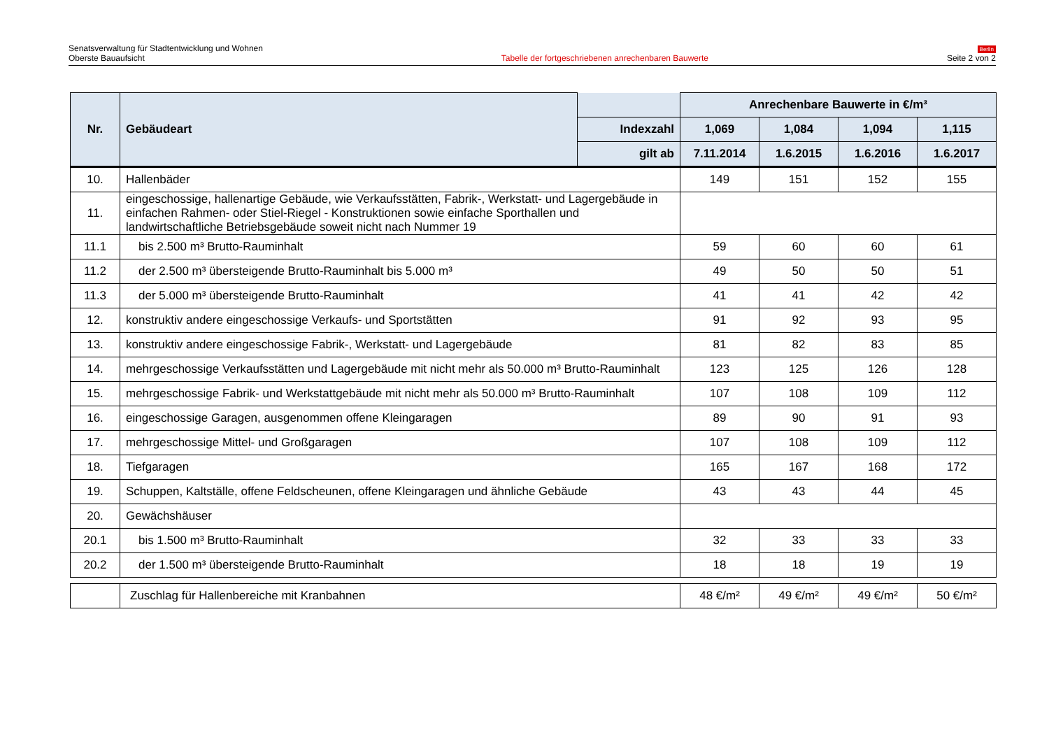Senatsverwaltung für Stadtentwicklung und Wohnen
Oberste Bauaufsicht
Tabelle der fortgeschriebenen anrechenbaren Bauwerte
Berlin
Seite 2 von 2
| Nr. | Gebäudeart | | Anrechenbare Bauwerte in €/m³ | | | |
| --- | --- | --- | --- | --- | --- | --- |
| | | Indexzahl | 1,069 | 1,084 | 1,094 | 1,115 |
| | | gilt ab | 7.11.2014 | 1.6.2015 | 1.6.2016 | 1.6.2017 |
| 10. | Hallenbäder | | 149 | 151 | 152 | 155 |
| 11. | eingeschossige, hallenartige Gebäude, wie Verkaufsstätten, Fabrik-, Werkstatt- und Lagergebäude in einfachen Rahmen- oder Stiel-Riegel - Konstruktionen sowie einfache Sporthallen und landwirtschaftliche Betriebsgebäude soweit nicht nach Nummer 19 | | | | | |
| 11.1 | bis 2.500 m³ Brutto-Rauminhalt | | 59 | 60 | 60 | 61 |
| 11.2 | der 2.500 m³ übersteigende Brutto-Rauminhalt bis 5.000 m³ | | 49 | 50 | 50 | 51 |
| 11.3 | der 5.000 m³ übersteigende Brutto-Rauminhalt | | 41 | 41 | 42 | 42 |
| 12. | konstruktiv andere eingeschossige Verkaufs- und Sportstätten | | 91 | 92 | 93 | 95 |
| 13. | konstruktiv andere eingeschossige Fabrik-, Werkstatt- und Lagergebäude | | 81 | 82 | 83 | 85 |
| 14. | mehrgeschossige Verkaufsstätten und Lagergebäude mit nicht mehr als 50.000 m³ Brutto-Rauminhalt | | 123 | 125 | 126 | 128 |
| 15. | mehrgeschossige Fabrik- und Werkstattgebäude mit nicht mehr als 50.000 m³ Brutto-Rauminhalt | | 107 | 108 | 109 | 112 |
| 16. | eingeschossige Garagen, ausgenommen offene Kleingaragen | | 89 | 90 | 91 | 93 |
| 17. | mehrgeschossige Mittel- und Großgaragen | | 107 | 108 | 109 | 112 |
| 18. | Tiefgaragen | | 165 | 167 | 168 | 172 |
| 19. | Schuppen, Kaltställe, offene Feldscheunen, offene Kleingaragen und ähnliche Gebäude | | 43 | 43 | 44 | 45 |
| 20. | Gewächshäuser | | | | | |
| 20.1 | bis 1.500 m³ Brutto-Rauminhalt | | 32 | 33 | 33 | 33 |
| 20.2 | der 1.500 m³ übersteigende Brutto-Rauminhalt | | 18 | 18 | 19 | 19 |
| | Zuschlag für Hallenbereiche mit Kranbahnen | | 48 €/m² | 49 €/m² | 49 €/m² | 50 €/m² |